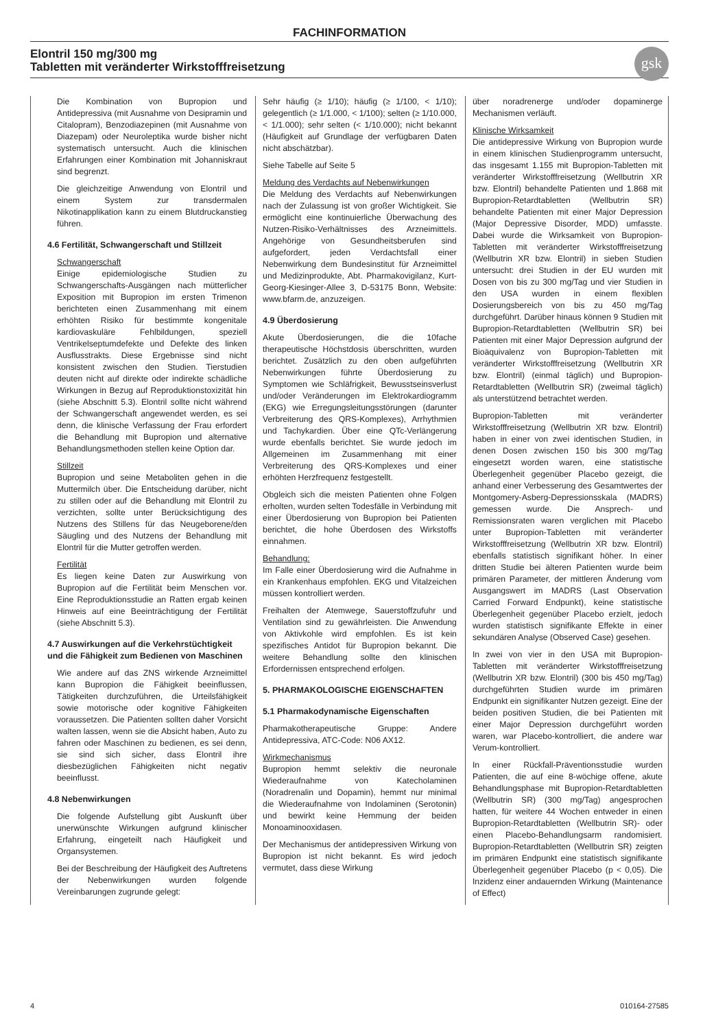FACHINFORMATION
Elontril 150 mg/300 mg
Tabletten mit veränderter Wirkstofffreisetzung
gsk
Die Kombination von Bupropion und Antidepressiva (mit Ausnahme von Desipramin und Citalopram), Benzodiazepinen (mit Ausnahme von Diazepam) oder Neuroleptika wurde bisher nicht systematisch untersucht. Auch die klinischen Erfahrungen einer Kombination mit Johanniskraut sind begrenzt.
Die gleichzeitige Anwendung von Elontril und einem System zur transdermalen Nikotinapplikation kann zu einem Blutdruckanstieg führen.
4.6 Fertilität, Schwangerschaft und Stillzeit
Schwangerschaft
Einige epidemiologische Studien zu Schwangerschafts-Ausgängen nach mütterlicher Exposition mit Bupropion im ersten Trimenon berichteten einen Zusammenhang mit einem erhöhten Risiko für bestimmte kongenitale kardiovaskuläre Fehlbildungen, speziell Ventrikelseptumdefekte und Defekte des linken Ausflusstrakts. Diese Ergebnisse sind nicht konsistent zwischen den Studien. Tierstudien deuten nicht auf direkte oder indirekte schädliche Wirkungen in Bezug auf Reproduktionstoxizität hin (siehe Abschnitt 5.3). Elontril sollte nicht während der Schwangerschaft angewendet werden, es sei denn, die klinische Verfassung der Frau erfordert die Behandlung mit Bupropion und alternative Behandlungsmethoden stellen keine Option dar.
Stillzeit
Bupropion und seine Metaboliten gehen in die Muttermilch über. Die Entscheidung darüber, nicht zu stillen oder auf die Behandlung mit Elontril zu verzichten, sollte unter Berücksichtigung des Nutzens des Stillens für das Neugeborene/den Säugling und des Nutzens der Behandlung mit Elontril für die Mutter getroffen werden.
Fertilität
Es liegen keine Daten zur Auswirkung von Bupropion auf die Fertilität beim Menschen vor. Eine Reproduktionsstudie an Ratten ergab keinen Hinweis auf eine Beeinträchtigung der Fertilität (siehe Abschnitt 5.3).
4.7 Auswirkungen auf die Verkehrstüchtigkeit und die Fähigkeit zum Bedienen von Maschinen
Wie andere auf das ZNS wirkende Arzneimittel kann Bupropion die Fähigkeit beeinflussen, Tätigkeiten durchzuführen, die Urteilsfähigkeit sowie motorische oder kognitive Fähigkeiten voraussetzen. Die Patienten sollten daher Vorsicht walten lassen, wenn sie die Absicht haben, Auto zu fahren oder Maschinen zu bedienen, es sei denn, sie sind sich sicher, dass Elontril ihre diesbezüglichen Fähigkeiten nicht negativ beeinflusst.
4.8 Nebenwirkungen
Die folgende Aufstellung gibt Auskunft über unerwünschte Wirkungen aufgrund klinischer Erfahrung, eingeteilt nach Häufigkeit und Organsystemen.
Bei der Beschreibung der Häufigkeit des Auftretens der Nebenwirkungen wurden folgende Vereinbarungen zugrunde gelegt:
Sehr häufig (≥ 1/10); häufig (≥ 1/100, < 1/10); gelegentlich (≥ 1/1.000, < 1/100); selten (≥ 1/10.000, < 1/1.000); sehr selten (< 1/10.000); nicht bekannt (Häufigkeit auf Grundlage der verfügbaren Daten nicht abschätzbar).
Siehe Tabelle auf Seite 5
Meldung des Verdachts auf Nebenwirkungen
Die Meldung des Verdachts auf Nebenwirkungen nach der Zulassung ist von großer Wichtigkeit. Sie ermöglicht eine kontinuierliche Überwachung des Nutzen-Risiko-Verhältnisses des Arzneimittels. Angehörige von Gesundheitsberufen sind aufgefordert, jeden Verdachtsfall einer Nebenwirkung dem Bundesinstitut für Arzneimittel und Medizinprodukte, Abt. Pharmakovigilanz, Kurt-Georg-Kiesinger-Allee 3, D-53175 Bonn, Website: www.bfarm.de, anzuzeigen.
4.9 Überdosierung
Akute Überdosierungen, die die 10fache therapeutische Höchstdosis überschritten, wurden berichtet. Zusätzlich zu den oben aufgeführten Nebenwirkungen führte Überdosierung zu Symptomen wie Schläfrigkeit, Bewusstseinsverlust und/oder Veränderungen im Elektrokardiogramm (EKG) wie Erregungsleitungsstörungen (darunter Verbreiterung des QRS-Komplexes), Arrhythmien und Tachykardien. Über eine QTc-Verlängerung wurde ebenfalls berichtet. Sie wurde jedoch im Allgemeinen im Zusammenhang mit einer Verbreiterung des QRS-Komplexes und einer erhöhten Herzfrequenz festgestellt.
Obgleich sich die meisten Patienten ohne Folgen erholten, wurden selten Todesfälle in Verbindung mit einer Überdosierung von Bupropion bei Patienten berichtet, die hohe Überdosen des Wirkstoffs einnahmen.
Behandlung:
Im Falle einer Überdosierung wird die Aufnahme in ein Krankenhaus empfohlen. EKG und Vitalzeichen müssen kontrolliert werden.
Freihalten der Atemwege, Sauerstoffzufuhr und Ventilation sind zu gewährleisten. Die Anwendung von Aktivkohle wird empfohlen. Es ist kein spezifisches Antidot für Bupropion bekannt. Die weitere Behandlung sollte den klinischen Erfordernissen entsprechend erfolgen.
5. PHARMAKOLOGISCHE EIGENSCHAFTEN
5.1 Pharmakodynamische Eigenschaften
Pharmakotherapeutische Gruppe: Andere Antidepressiva, ATC-Code: N06 AX12.
Wirkmechanismus
Bupropion hemmt selektiv die neuronale Wiederaufnahme von Katecholaminen (Noradrenalin und Dopamin), hemmt nur minimal die Wiederaufnahme von Indolaminen (Serotonin) und bewirkt keine Hemmung der beiden Monoaminooxidasen.
Der Mechanismus der antidepressiven Wirkung von Bupropion ist nicht bekannt. Es wird jedoch vermutet, dass diese Wirkung
über noradrenerge und/oder dopaminerge Mechanismen verläuft.
Klinische Wirksamkeit
Die antidepressive Wirkung von Bupropion wurde in einem klinischen Studienprogramm untersucht, das insgesamt 1.155 mit Bupropion-Tabletten mit veränderter Wirkstofffreisetzung (Wellbutrin XR bzw. Elontril) behandelte Patienten und 1.868 mit Bupropion-Retardtabletten (Wellbutrin SR) behandelte Patienten mit einer Major Depression (Major Depressive Disorder, MDD) umfasste. Dabei wurde die Wirksamkeit von Bupropion-Tabletten mit veränderter Wirkstofffreisetzung (Wellbutrin XR bzw. Elontril) in sieben Studien untersucht: drei Studien in der EU wurden mit Dosen von bis zu 300 mg/Tag und vier Studien in den USA wurden in einem flexiblen Dosierungsbereich von bis zu 450 mg/Tag durchgeführt. Darüber hinaus können 9 Studien mit Bupropion-Retardtabletten (Wellbutrin SR) bei Patienten mit einer Major Depression aufgrund der Bioäquivalenz von Bupropion-Tabletten mit veränderter Wirkstofffreisetzung (Wellbutrin XR bzw. Elontril) (einmal täglich) und Bupropion-Retardtabletten (Wellbutrin SR) (zweimal täglich) als unterstützend betrachtet werden.
Bupropion-Tabletten mit veränderter Wirkstofffreisetzung (Wellbutrin XR bzw. Elontril) haben in einer von zwei identischen Studien, in denen Dosen zwischen 150 bis 300 mg/Tag eingesetzt worden waren, eine statistische Überlegenheit gegenüber Placebo gezeigt, die anhand einer Verbesserung des Gesamtwertes der Montgomery-Asberg-Depressionsskala (MADRS) gemessen wurde. Die Ansprech- und Remissionsraten waren verglichen mit Placebo unter Bupropion-Tabletten mit veränderter Wirkstofffreisetzung (Wellbutrin XR bzw. Elontril) ebenfalls statistisch signifikant höher. In einer dritten Studie bei älteren Patienten wurde beim primären Parameter, der mittleren Änderung vom Ausgangswert im MADRS (Last Observation Carried Forward Endpunkt), keine statistische Überlegenheit gegenüber Placebo erzielt, jedoch wurden statistisch signifikante Effekte in einer sekundären Analyse (Observed Case) gesehen.
In zwei von vier in den USA mit Bupropion-Tabletten mit veränderter Wirkstofffreisetzung (Wellbutrin XR bzw. Elontril) (300 bis 450 mg/Tag) durchgeführten Studien wurde im primären Endpunkt ein signifikanter Nutzen gezeigt. Eine der beiden positiven Studien, die bei Patienten mit einer Major Depression durchgeführt worden waren, war Placebo-kontrolliert, die andere war Verum-kontrolliert.
In einer Rückfall-Präventionsstudie wurden Patienten, die auf eine 8-wöchige offene, akute Behandlungsphase mit Bupropion-Retardtabletten (Wellbutrin SR) (300 mg/Tag) angesprochen hatten, für weitere 44 Wochen entweder in einen Bupropion-Retardtabletten (Wellbutrin SR)- oder einen Placebo-Behandlungsarm randomisiert. Bupropion-Retardtabletten (Wellbutrin SR) zeigten im primären Endpunkt eine statistisch signifikante Überlegenheit gegenüber Placebo (p < 0,05). Die Inzidenz einer andauernden Wirkung (Maintenance of Effect)
4 010164-27585